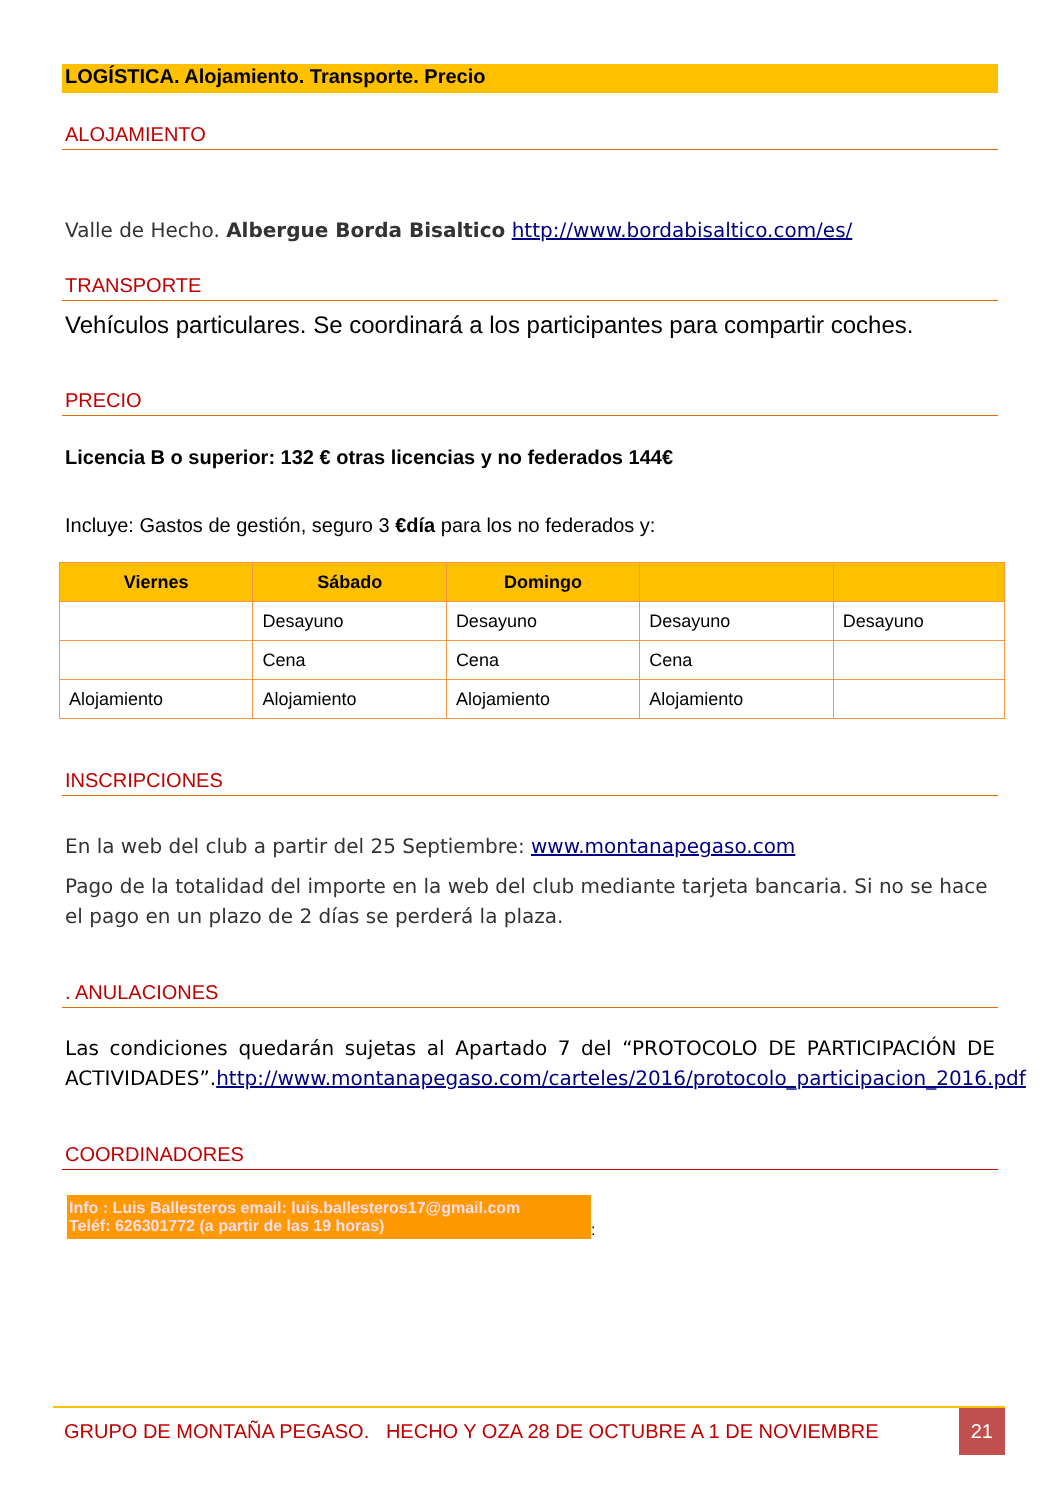LOGÍSTICA. Alojamiento. Transporte. Precio
ALOJAMIENTO
Valle de Hecho. Albergue Borda Bisaltico http://www.bordabisaltico.com/es/
TRANSPORTE
Vehículos particulares. Se coordinará a los participantes para compartir coches.
PRECIO
Licencia B o superior: 132 € otras licencias y no federados 144€
Incluye: Gastos de gestión, seguro 3 €día para los no federados y:
| Viernes | Sábado | Domingo | | |
| --- | --- | --- | --- | --- |
| | Desayuno | Desayuno | Desayuno | Desayuno |
| | Cena | Cena | Cena | |
| Alojamiento | Alojamiento | Alojamiento | Alojamiento | |
INSCRIPCIONES
En la web del club a partir del 25 Septiembre: www.montanapegaso.com
Pago de la totalidad del importe en la web del club mediante tarjeta bancaria. Si no se hace el pago en un plazo de 2 días se perderá la plaza.
. ANULACIONES
Las condiciones quedarán sujetas al Apartado 7 del “PROTOCOLO DE PARTICIPACIÓN DE ACTIVIDADES”.http://www.montanapegaso.com/carteles/2016/protocolo_participacion_2016.pdf
COORDINADORES
Info : Luis Ballesteros email: luis.ballesteros17@gmail.com
Teléf: 626301772 (a partir de las 19 horas)
:
GRUPO DE MONTAÑA PEGASO. HECHO Y OZA 28 DE OCTUBRE A 1 DE NOVIEMBRE 21